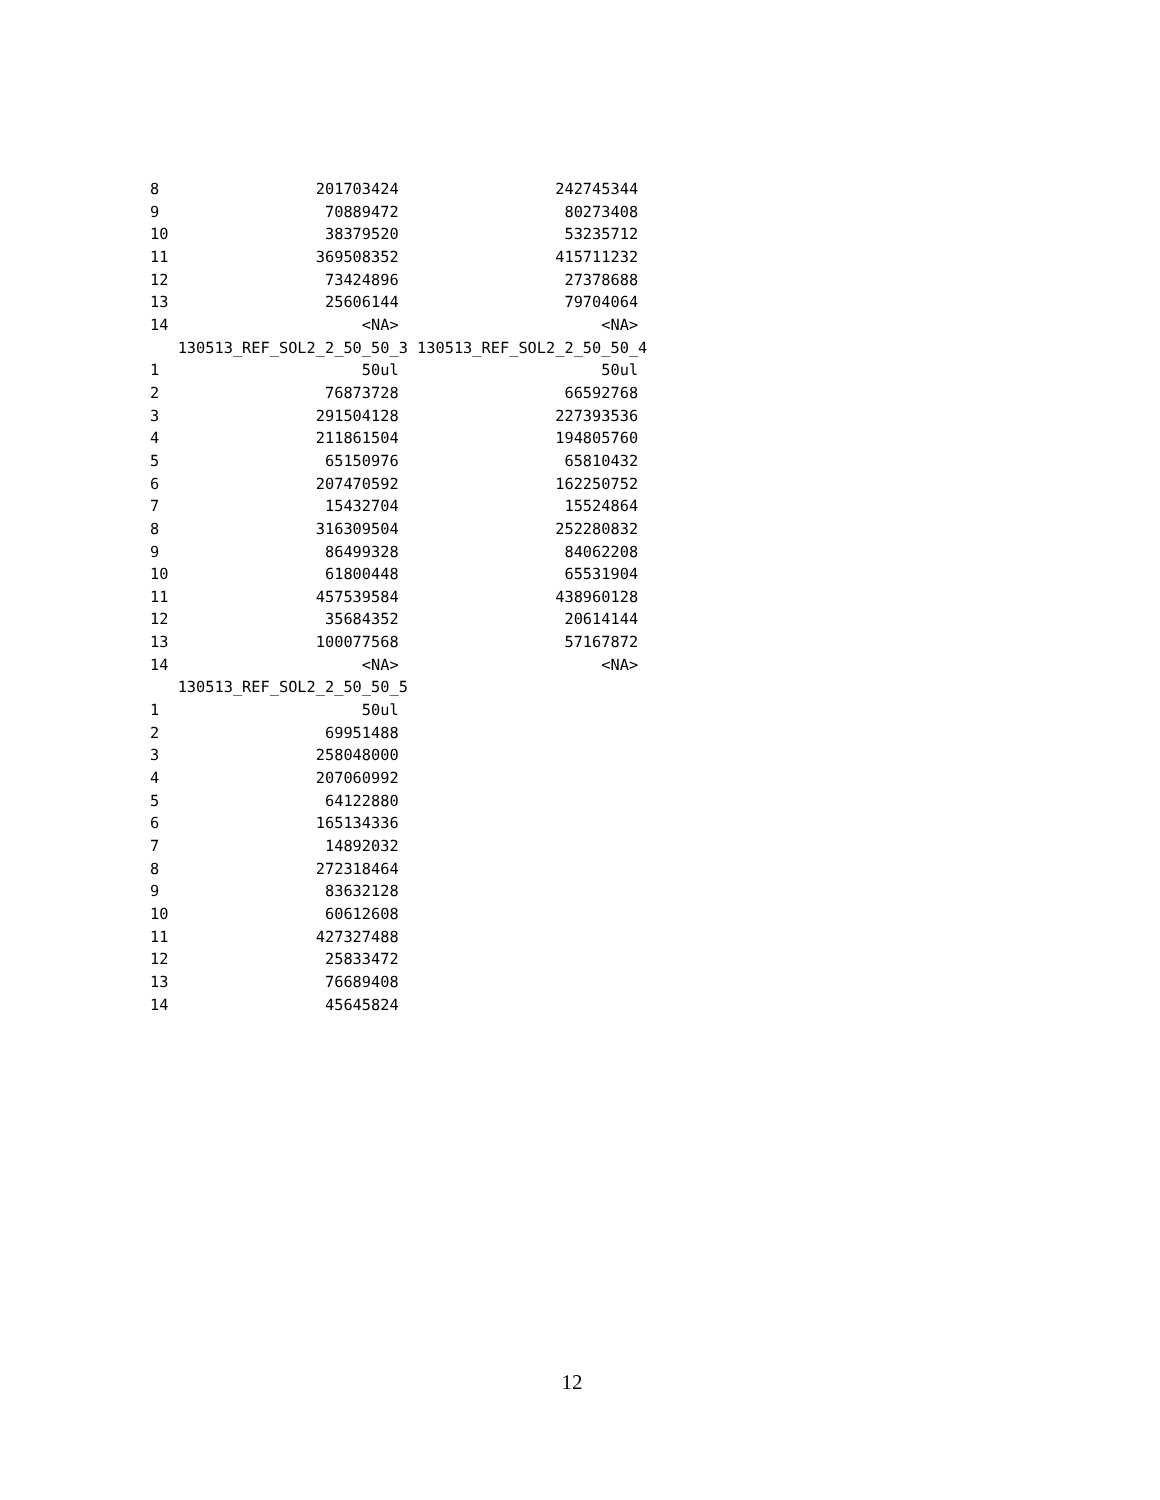8                 201703424                 242745344
9                  70889472                  80273408
10                 38379520                  53235712
11                369508352                 415711232
12                 73424896                  27378688
13                 25606144                  79704064
14                     <NA>                      <NA>
   130513_REF_SOL2_2_50_50_3 130513_REF_SOL2_2_50_50_4
1                      50ul                      50ul
2                  76873728                  66592768
3                 291504128                 227393536
4                 211861504                 194805760
5                  65150976                  65810432
6                 207470592                 162250752
7                  15432704                  15524864
8                 316309504                 252280832
9                  86499328                  84062208
10                 61800448                  65531904
11                457539584                 438960128
12                 35684352                  20614144
13                100077568                  57167872
14                     <NA>                      <NA>
   130513_REF_SOL2_2_50_50_5
1                      50ul
2                  69951488
3                 258048000
4                 207060992
5                  64122880
6                 165134336
7                  14892032
8                 272318464
9                  83632128
10                 60612608
11                427327488
12                 25833472
13                 76689408
14                 45645824
12